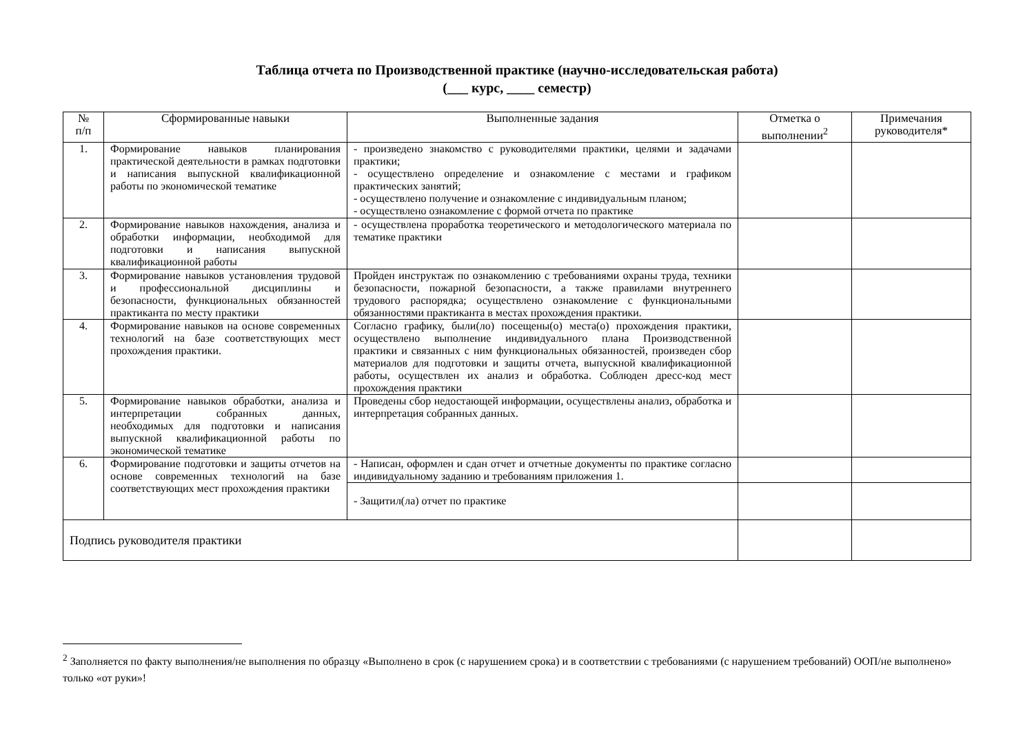Таблица отчета по Производственной практике (научно-исследовательская работа)
(___ курс, ____ семестр)
| № п/п | Сформированные навыки | Выполненные задания | Отметка о выполнении<sup>2</sup> | Примечания руководителя* |
| --- | --- | --- | --- | --- |
| 1. | Формирование навыков планирования практической деятельности в рамках подготовки и написания выпускной квалификационной работы по экономической тематике | - произведено знакомство с руководителями практики, целями и задачами практики; - осуществлено определение и ознакомление с местами и графиком практических занятий; - осуществлено получение и ознакомление с индивидуальным планом; - осуществлено ознакомление с формой отчета по практике | | |
| 2. | Формирование навыков нахождения, анализа и обработки информации, необходимой для подготовки и написания выпускной квалификационной работы | - осуществлена проработка теоретического и методологического материала по тематике практики | | |
| 3. | Формирование навыков установления трудовой и профессиональной дисциплины и безопасности, функциональных обязанностей практиканта по месту практики | Пройден инструктаж по ознакомлению с требованиями охраны труда, техники безопасности, пожарной безопасности, а также правилами внутреннего трудового распорядка; осуществлено ознакомление с функциональными обязанностями практиканта в местах прохождения практики. | | |
| 4. | Формирование навыков на основе современных технологий на базе соответствующих мест прохождения практики. | Согласно графику, были(ло) посещены(о) места(о) прохождения практики, осуществлено выполнение индивидуального плана Производственной практики и связанных с ним функциональных обязанностей, произведен сбор материалов для подготовки и защиты отчета, выпускной квалификационной работы, осуществлен их анализ и обработка. Соблюден дресс-код мест прохождения практики | | |
| 5. | Формирование навыков обработки, анализа и интерпретации собранных данных, необходимых для подготовки и написания выпускной квалификационной работы по экономической тематике | Проведены сбор недостающей информации, осуществлены анализ, обработка и интерпретация собранных данных. | | |
| 6. | Формирование подготовки и защиты отчетов на основе современных технологий на базе соответствующих мест прохождения практики | - Написан, оформлен и сдан отчет и отчетные документы по практике согласно индивидуальному заданию и требованиям приложения 1. | | |
| | | - Защитил(ла) отчет по практике | | |
| Подпись руководителя практики | | | | |
<sup>2</sup> Заполняется по факту выполнения/не выполнения по образцу «Выполнено в срок (с нарушением срока) и в соответствии с требованиями (с нарушением требований) ООП/не выполнено» только «от руки»!